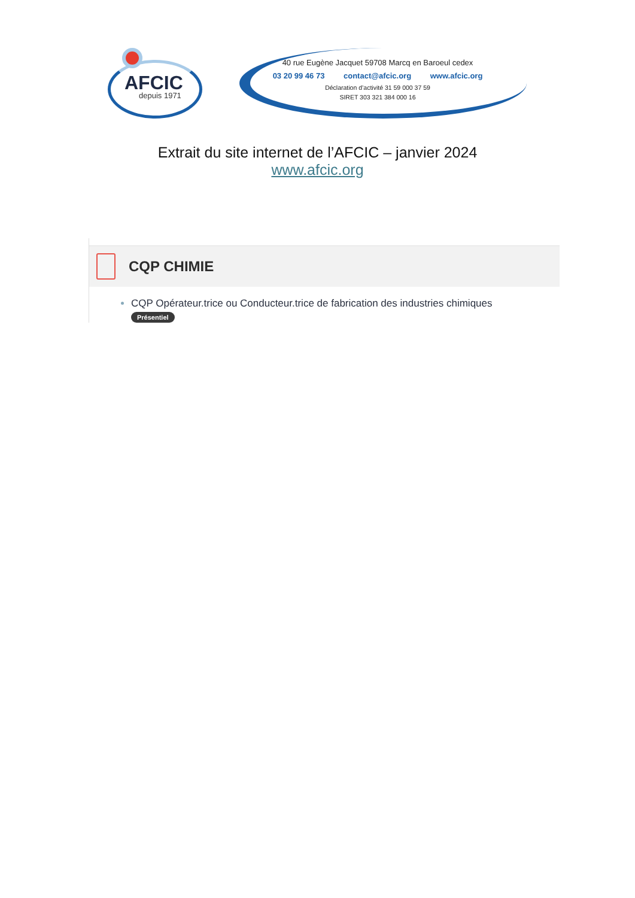AFCIC
depuis 1971
40 rue Eugène Jacquet 59708 Marcq en Baroeul cedex
03 20 99 46 73 contact@afcic.org www.afcic.org
Déclaration d’activité 31 59 000 37 59
SIRET 303 321 384 000 16
Extrait du site internet de l’AFCIC – janvier 2024
www.afcic.org
CQP CHIMIE
CQP Opérateur.trice ou Conducteur.trice de fabrication des industries chimiques
Présentiel